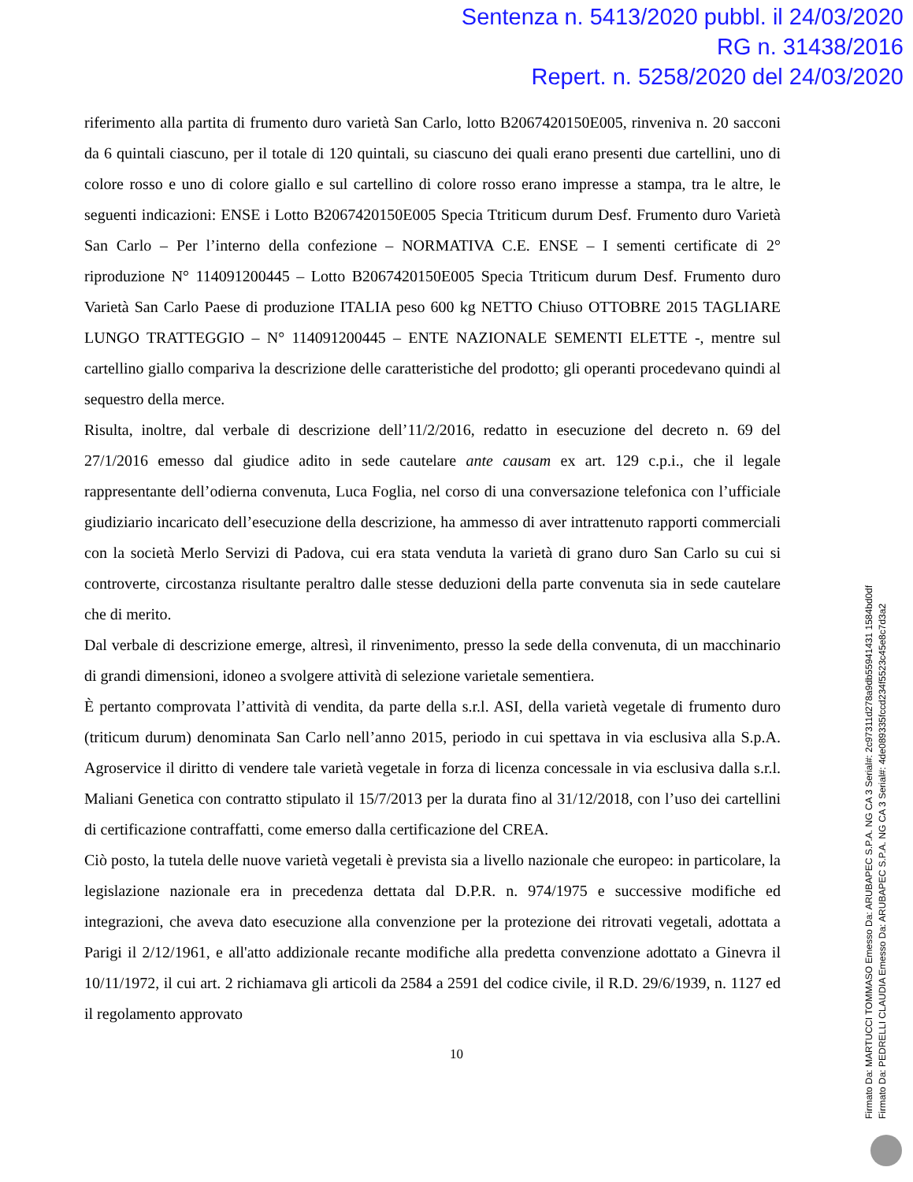Sentenza n. 5413/2020 pubbl. il 24/03/2020
RG n. 31438/2016
Repert. n. 5258/2020 del 24/03/2020
riferimento alla partita di frumento duro varietà San Carlo, lotto B2067420150E005, rinveniva n. 20 sacconi da 6 quintali ciascuno, per il totale di 120 quintali, su ciascuno dei quali erano presenti due cartellini, uno di colore rosso e uno di colore giallo e sul cartellino di colore rosso erano impresse a stampa, tra le altre, le seguenti indicazioni: ENSE i Lotto B2067420150E005 Specia Ttriticum durum Desf. Frumento duro Varietà San Carlo – Per l’interno della confezione – NORMATIVA C.E. ENSE – I sementi certificate di 2° riproduzione N° 114091200445 – Lotto B2067420150E005 Specia Ttriticum durum Desf. Frumento duro Varietà San Carlo Paese di produzione ITALIA peso 600 kg NETTO Chiuso OTTOBRE 2015 TAGLIARE LUNGO TRATTEGGIO – N° 114091200445 – ENTE NAZIONALE SEMENTI ELETTE -, mentre sul cartellino giallo compariva la descrizione delle caratteristiche del prodotto; gli operanti procedevano quindi al sequestro della merce.
Risulta, inoltre, dal verbale di descrizione dell’11/2/2016, redatto in esecuzione del decreto n. 69 del 27/1/2016 emesso dal giudice adito in sede cautelare ante causam ex art. 129 c.p.i., che il legale rappresentante dell’odierna convenuta, Luca Foglia, nel corso di una conversazione telefonica con l’ufficiale giudiziario incaricato dell’esecuzione della descrizione, ha ammesso di aver intrattenuto rapporti commerciali con la società Merlo Servizi di Padova, cui era stata venduta la varietà di grano duro San Carlo su cui si controverte, circostanza risultante peraltro dalle stesse deduzioni della parte convenuta sia in sede cautelare che di merito.
Dal verbale di descrizione emerge, altresì, il rinvenimento, presso la sede della convenuta, di un macchinario di grandi dimensioni, idoneo a svolgere attività di selezione varietale sementiera.
È pertanto comprovata l’attività di vendita, da parte della s.r.l. ASI, della varietà vegetale di frumento duro (triticum durum) denominata San Carlo nell’anno 2015, periodo in cui spettava in via esclusiva alla S.p.A. Agroservice il diritto di vendere tale varietà vegetale in forza di licenza concessale in via esclusiva dalla s.r.l. Maliani Genetica con contratto stipulato il 15/7/2013 per la durata fino al 31/12/2018, con l’uso dei cartellini di certificazione contraffatti, come emerso dalla certificazione del CREA.
Ciò posto, la tutela delle nuove varietà vegetali è prevista sia a livello nazionale che europeo: in particolare, la legislazione nazionale era in precedenza dettata dal D.P.R. n. 974/1975 e successive modifiche ed integrazioni, che aveva dato esecuzione alla convenzione per la protezione dei ritrovati vegetali, adottata a Parigi il 2/12/1961, e all'atto addizionale recante modifiche alla predetta convenzione adottato a Ginevra il 10/11/1972, il cui art. 2 richiamava gli articoli da 2584 a 2591 del codice civile, il R.D. 29/6/1939, n. 1127 ed il regolamento approvato
10
Firmato Da: MARTUCCI TOMMASO Emesso Da: ARUBAPEC S.P.A. NG CA 3 Serial#: 2c97311d278a9db55941431 1584bd0df
Firmato Da: PEDRELLI CLAUDIA Emesso Da: ARUBAPEC S.P.A. NG CA 3 Serial#: 4de089335fccd234f5523c45e8c7d3a2